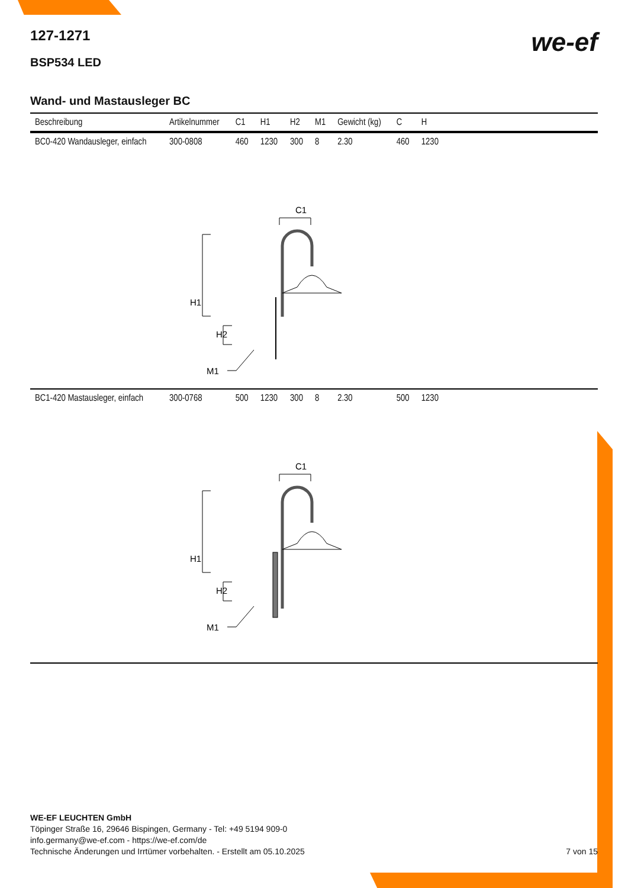127-1271
we-ef
BSP534 LED
Wand- und Mastausleger BC
| Beschreibung | Artikelnummer | C1 | H1 | H2 | M1 | Gewicht (kg) | C | H | |
| --- | --- | --- | --- | --- | --- | --- | --- | --- | --- |
| BC0-420 Wandausleger, einfach | 300-0808 | 460 | 1230 | 300 | 8 | 2.30 | 460 | 1230 | |
| C1 H1 H2 M1 | | | | | | | | | |
| BC1-420 Mastausleger, einfach | 300-0768 | 500 | 1230 | 300 | 8 | 2.30 | 500 | 1230 | |
| C1 H1 H2 M1 | | | | | | | | | |
WE-EF LEUCHTEN GmbH
Töpinger Straße 16, 29646 Bispingen, Germany - Tel: +49 5194 909-0
info.germany@we-ef.com - https://we-ef.com/de
Technische Änderungen und Irrtümer vorbehalten. - Erstellt am 05.10.2025 7 von 15